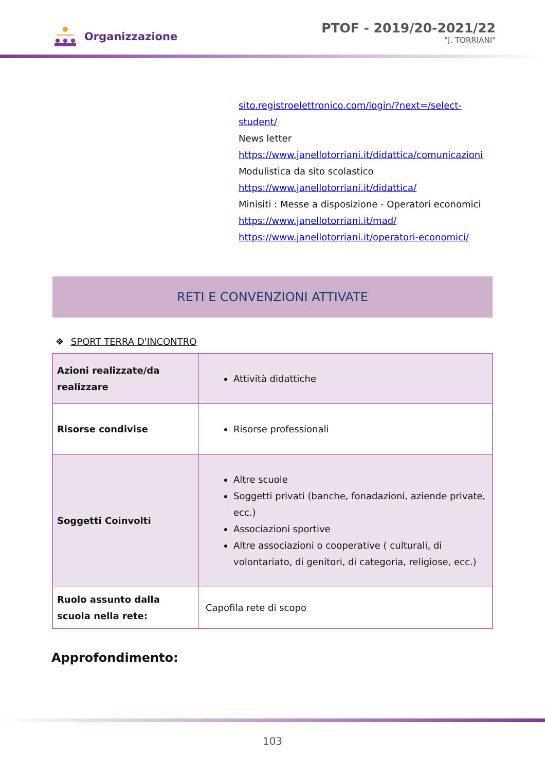Organizzazione
PTOF - 2019/20-2021/22
"J. TORRIANI"
sito.registroelettronico.com/login/?next=/select-
student/
News letter
https://www.janellotorriani.it/didattica/comunicazioni
Modulistica da sito scolastico
https://www.janellotorriani.it/didattica/
Minisiti : Messe a disposizione - Operatori economici
https://www.janellotorriani.it/mad/
https://www.janellotorriani.it/operatori-economici/
RETI E CONVENZIONI ATTIVATE
❖ SPORT TERRA D'INCONTRO
| Azioni realizzate/da realizzare | Attività didattiche |
| Risorse condivise | Risorse professionali |
| Soggetti Coinvolti | Altre scuole Soggetti privati (banche, fonadazioni, aziende private, ecc.) Associazioni sportive Altre associazioni o cooperative ( culturali, di volontariato, di genitori, di categoria, religiose, ecc.) |
| Ruolo assunto dalla scuola nella rete: | Capofila rete di scopo |
Approfondimento:
103